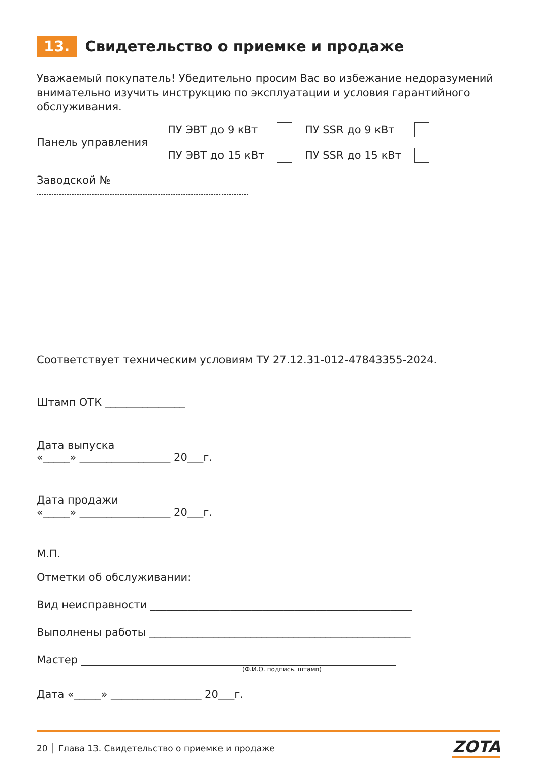13. Свидетельство о приемке и продаже
Уважаемый покупатель! Убедительно просим Вас во избежание недоразумений внимательно изучить инструкцию по эксплуатации и условия гарантийного обслуживания.
Панель управления
ПУ ЭВТ до 9 кВт
ПУ SSR до 9 кВт
ПУ ЭВТ до 15 кВт
ПУ SSR до 15 кВт
Заводской №
Соответствует техническим условиям ТУ 27.12.31-012-47843355-2024.
Штамп ОТК _______________
Дата выпуска
«_____» _________________ 20___г.
Дата продажи
«_____» _________________ 20___г.
М.П.
Отметки об обслуживании:
Вид неисправности _________________________________________________
Выполнены работы _________________________________________________
Мастер ___________________________________________________________
(Ф.И.О. подпись. штамп)
Дата «_____» _________________ 20___г.
20 │ Глава 13. Свидетельство о приемке и продаже ZOTA